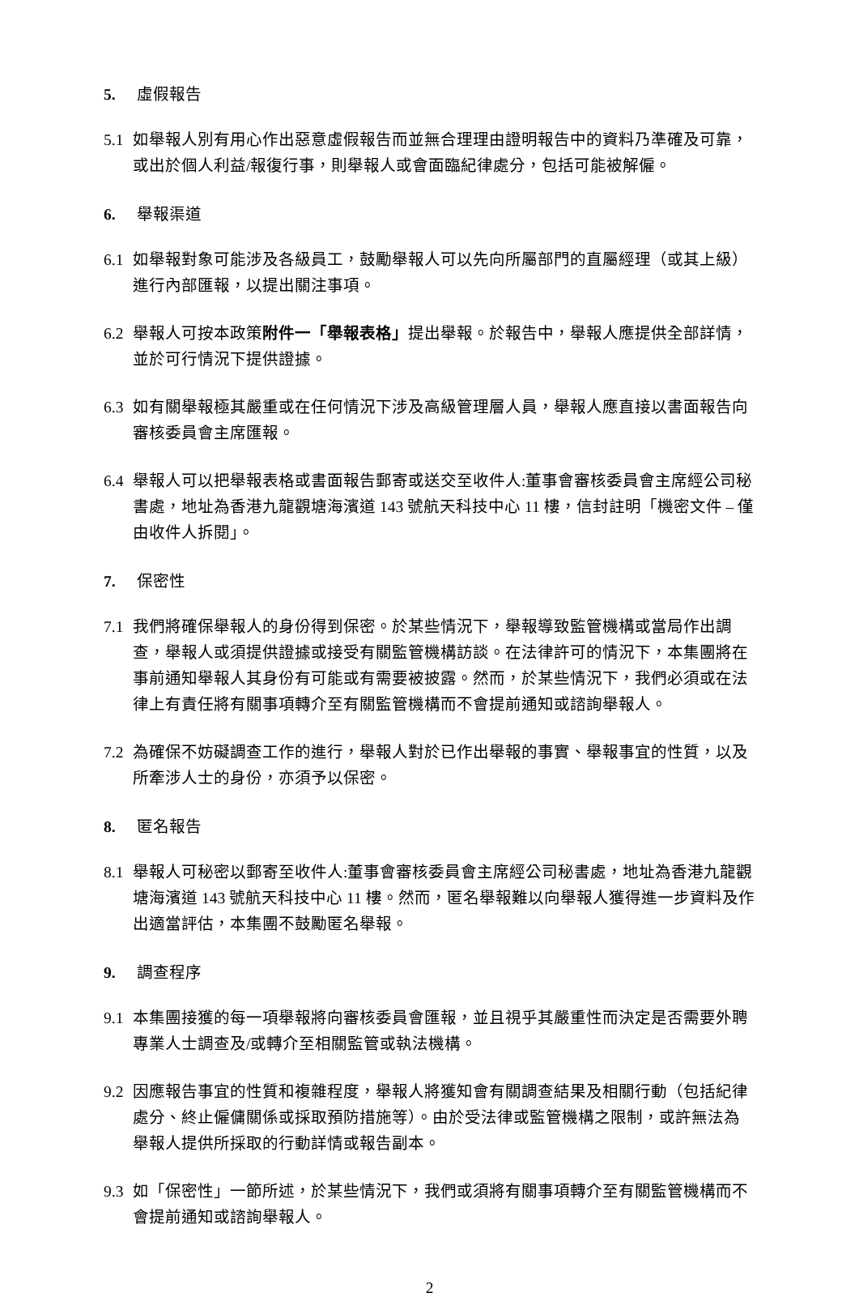5. 虛假報告
5.1 如舉報人別有用心作出惡意虛假報告而並無合理理由證明報告中的資料乃準確及可靠，或出於個人利益/報復行事，則舉報人或會面臨紀律處分，包括可能被解僱。
6. 舉報渠道
6.1 如舉報對象可能涉及各級員工，鼓勵舉報人可以先向所屬部門的直屬經理（或其上級）進行內部匯報，以提出關注事項。
6.2 舉報人可按本政策附件一「舉報表格」提出舉報。於報告中，舉報人應提供全部詳情，並於可行情況下提供證據。
6.3 如有關舉報極其嚴重或在任何情況下涉及高級管理層人員，舉報人應直接以書面報告向審核委員會主席匯報。
6.4 舉報人可以把舉報表格或書面報告郵寄或送交至收件人:董事會審核委員會主席經公司秘書處，地址為香港九龍觀塘海濱道 143 號航天科技中心 11 樓，信封註明「機密文件 – 僅由收件人拆閱」。
7. 保密性
7.1 我們將確保舉報人的身份得到保密。於某些情況下，舉報導致監管機構或當局作出調查，舉報人或須提供證據或接受有關監管機構訪談。在法律許可的情況下，本集團將在事前通知舉報人其身份有可能或有需要被披露。然而，於某些情況下，我們必須或在法律上有責任將有關事項轉介至有關監管機構而不會提前通知或諮詢舉報人。
7.2 為確保不妨礙調查工作的進行，舉報人對於已作出舉報的事實、舉報事宜的性質，以及所牽涉人士的身份，亦須予以保密。
8. 匿名報告
8.1 舉報人可秘密以郵寄至收件人:董事會審核委員會主席經公司秘書處，地址為香港九龍觀塘海濱道 143 號航天科技中心 11 樓。然而，匿名舉報難以向舉報人獲得進一步資料及作出適當評估，本集團不鼓勵匿名舉報。
9. 調查程序
9.1 本集團接獲的每一項舉報將向審核委員會匯報，並且視乎其嚴重性而決定是否需要外聘專業人士調查及/或轉介至相關監管或執法機構。
9.2 因應報告事宜的性質和複雜程度，舉報人將獲知會有關調查結果及相關行動（包括紀律處分、終止僱傭關係或採取預防措施等）。由於受法律或監管機構之限制，或許無法為舉報人提供所採取的行動詳情或報告副本。
9.3 如「保密性」一節所述，於某些情況下，我們或須將有關事項轉介至有關監管機構而不會提前通知或諮詢舉報人。
2